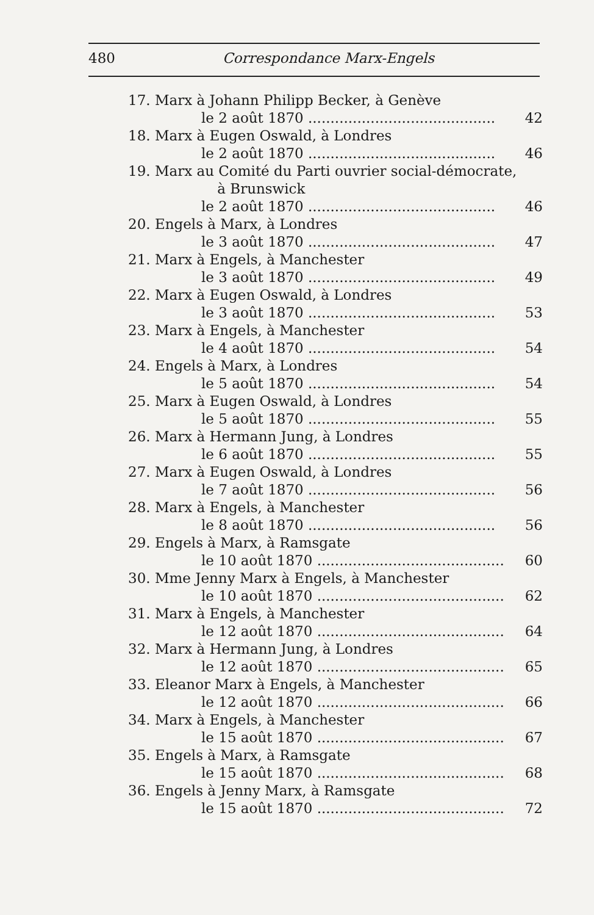480 Correspondance Marx-Engels
17. Marx à Johann Philipp Becker, à Genève
le 2 août 1870 .......................................... 42
18. Marx à Eugen Oswald, à Londres
le 2 août 1870 .......................................... 46
19. Marx au Comité du Parti ouvrier social-démocrate,
à Brunswick
le 2 août 1870 .......................................... 46
20. Engels à Marx, à Londres
le 3 août 1870 .......................................... 47
21. Marx à Engels, à Manchester
le 3 août 1870 .......................................... 49
22. Marx à Eugen Oswald, à Londres
le 3 août 1870 .......................................... 53
23. Marx à Engels, à Manchester
le 4 août 1870 .......................................... 54
24. Engels à Marx, à Londres
le 5 août 1870 .......................................... 54
25. Marx à Eugen Oswald, à Londres
le 5 août 1870 .......................................... 55
26. Marx à Hermann Jung, à Londres
le 6 août 1870 .......................................... 55
27. Marx à Eugen Oswald, à Londres
le 7 août 1870 .......................................... 56
28. Marx à Engels, à Manchester
le 8 août 1870 .......................................... 56
29. Engels à Marx, à Ramsgate
le 10 août 1870 .......................................... 60
30. Mme Jenny Marx à Engels, à Manchester
le 10 août 1870 .......................................... 62
31. Marx à Engels, à Manchester
le 12 août 1870 .......................................... 64
32. Marx à Hermann Jung, à Londres
le 12 août 1870 .......................................... 65
33. Eleanor Marx à Engels, à Manchester
le 12 août 1870 .......................................... 66
34. Marx à Engels, à Manchester
le 15 août 1870 .......................................... 67
35. Engels à Marx, à Ramsgate
le 15 août 1870 .......................................... 68
36. Engels à Jenny Marx, à Ramsgate
le 15 août 1870 .......................................... 72